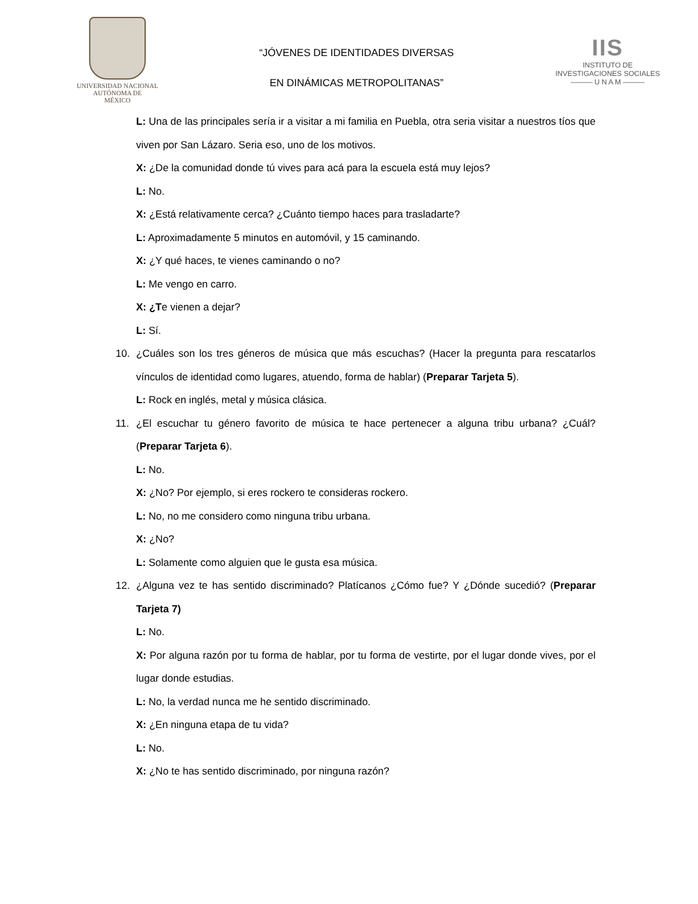UNIVERSIDAD NACIONAL
AUTÓNOMA DE
MÉXICO
“JÓVENES DE IDENTIDADES DIVERSAS
EN DINÁMICAS METROPOLITANAS”
IIS
INSTITUTO DE INVESTIGACIONES SOCIALES
——— U N A M ———
L: Una de las principales sería ir a visitar a mi familia en Puebla, otra seria visitar a nuestros tíos que viven por San Lázaro. Seria eso, uno de los motivos.
X: ¿De la comunidad donde tú vives para acá para la escuela está muy lejos?
L: No.
X: ¿Está relativamente cerca? ¿Cuánto tiempo haces para trasladarte?
L: Aproximadamente 5 minutos en automóvil, y 15 caminando.
X: ¿Y qué haces, te vienes caminando o no?
L: Me vengo en carro.
X: ¿Te vienen a dejar?
L: Sí.
10. ¿Cuáles son los tres géneros de música que más escuchas? (Hacer la pregunta para rescatarlos vínculos de identidad como lugares, atuendo, forma de hablar) (Preparar Tarjeta 5).
L: Rock en inglés, metal y música clásica.
11. ¿El escuchar tu género favorito de música te hace pertenecer a alguna tribu urbana? ¿Cuál? (Preparar Tarjeta 6).
L: No.
X: ¿No? Por ejemplo, si eres rockero te consideras rockero.
L: No, no me considero como ninguna tribu urbana.
X: ¿No?
L: Solamente como alguien que le gusta esa música.
12. ¿Alguna vez te has sentido discriminado? Platícanos ¿Cómo fue? Y ¿Dónde sucedió? (Preparar Tarjeta 7)
L: No.
X: Por alguna razón por tu forma de hablar, por tu forma de vestirte, por el lugar donde vives, por el lugar donde estudias.
L: No, la verdad nunca me he sentido discriminado.
X: ¿En ninguna etapa de tu vida?
L: No.
X: ¿No te has sentido discriminado, por ninguna razón?